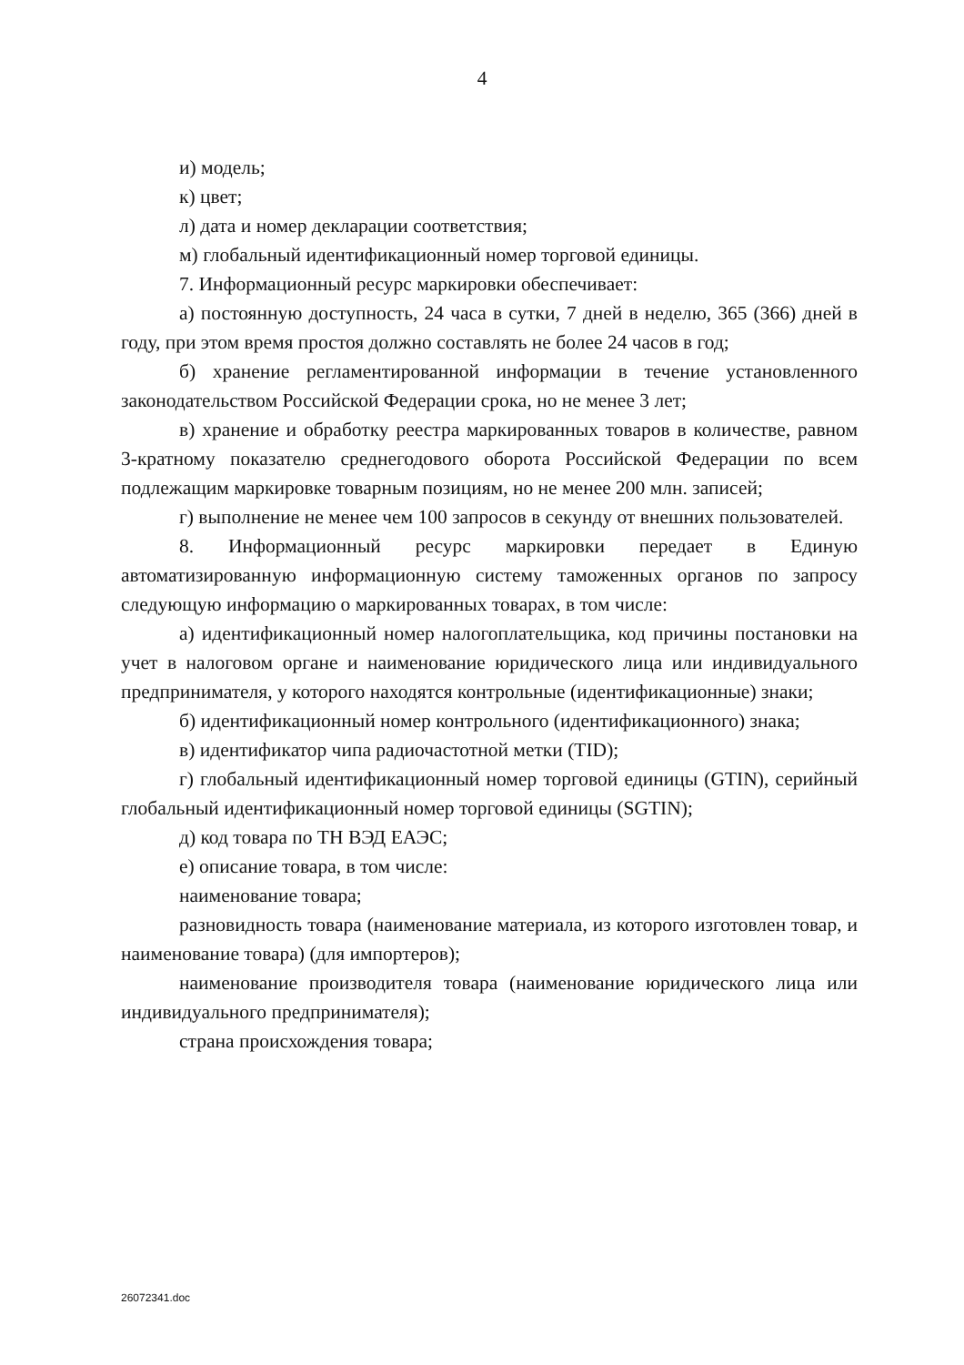4
и) модель;
к) цвет;
л) дата и номер декларации соответствия;
м) глобальный идентификационный номер торговой единицы.
7. Информационный ресурс маркировки обеспечивает:
а) постоянную доступность, 24 часа в сутки, 7 дней в неделю, 365 (366) дней в году, при этом время простоя должно составлять не более 24 часов в год;
б) хранение регламентированной информации в течение установленного законодательством Российской Федерации срока, но не менее 3 лет;
в) хранение и обработку реестра маркированных товаров в количестве, равном 3-кратному показателю среднегодового оборота Российской Федерации по всем подлежащим маркировке товарным позициям, но не менее 200 млн. записей;
г) выполнение не менее чем 100 запросов в секунду от внешних пользователей.
8. Информационный ресурс маркировки передает в Единую автоматизированную информационную систему таможенных органов по запросу следующую информацию о маркированных товарах, в том числе:
а) идентификационный номер налогоплательщика, код причины постановки на учет в налоговом органе и наименование юридического лица или индивидуального предпринимателя, у которого находятся контрольные (идентификационные) знаки;
б) идентификационный номер контрольного (идентификационного) знака;
в) идентификатор чипа радиочастотной метки (TID);
г) глобальный идентификационный номер торговой единицы (GTIN), серийный глобальный идентификационный номер торговой единицы (SGTIN);
д) код товара по ТН ВЭД ЕАЭС;
е) описание товара, в том числе:
наименование товара;
разновидность товара (наименование материала, из которого изготовлен товар, и наименование товара) (для импортеров);
наименование производителя товара (наименование юридического лица или индивидуального предпринимателя);
страна происхождения товара;
26072341.doc